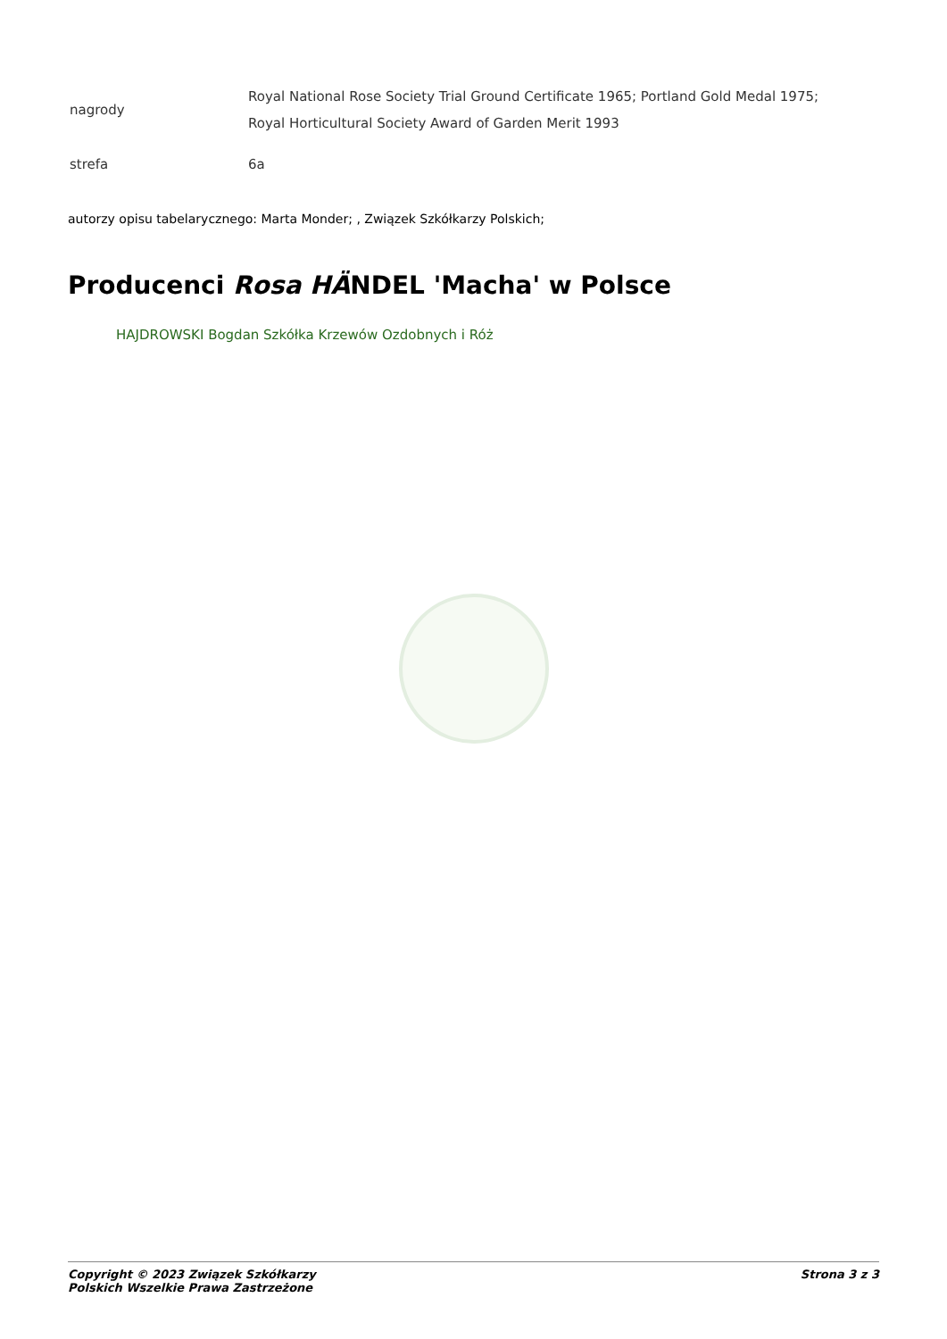| nagrody | Royal National Rose Society Trial Ground Certificate 1965; Portland Gold Medal 1975; Royal Horticultural Society Award of Garden Merit 1993 |
| strefa | 6a |
autorzy opisu tabelarycznego: Marta Monder; , Związek Szkółkarzy Polskich;
Producenci Rosa HÄNDEL 'Macha' w Polsce
HAJDROWSKI Bogdan Szkółka Krzewów Ozdobnych i Róż
Copyright © 2023 Związek Szkółkarzy
Polskich Wszelkie Prawa Zastrzeżone
Strona 3 z 3